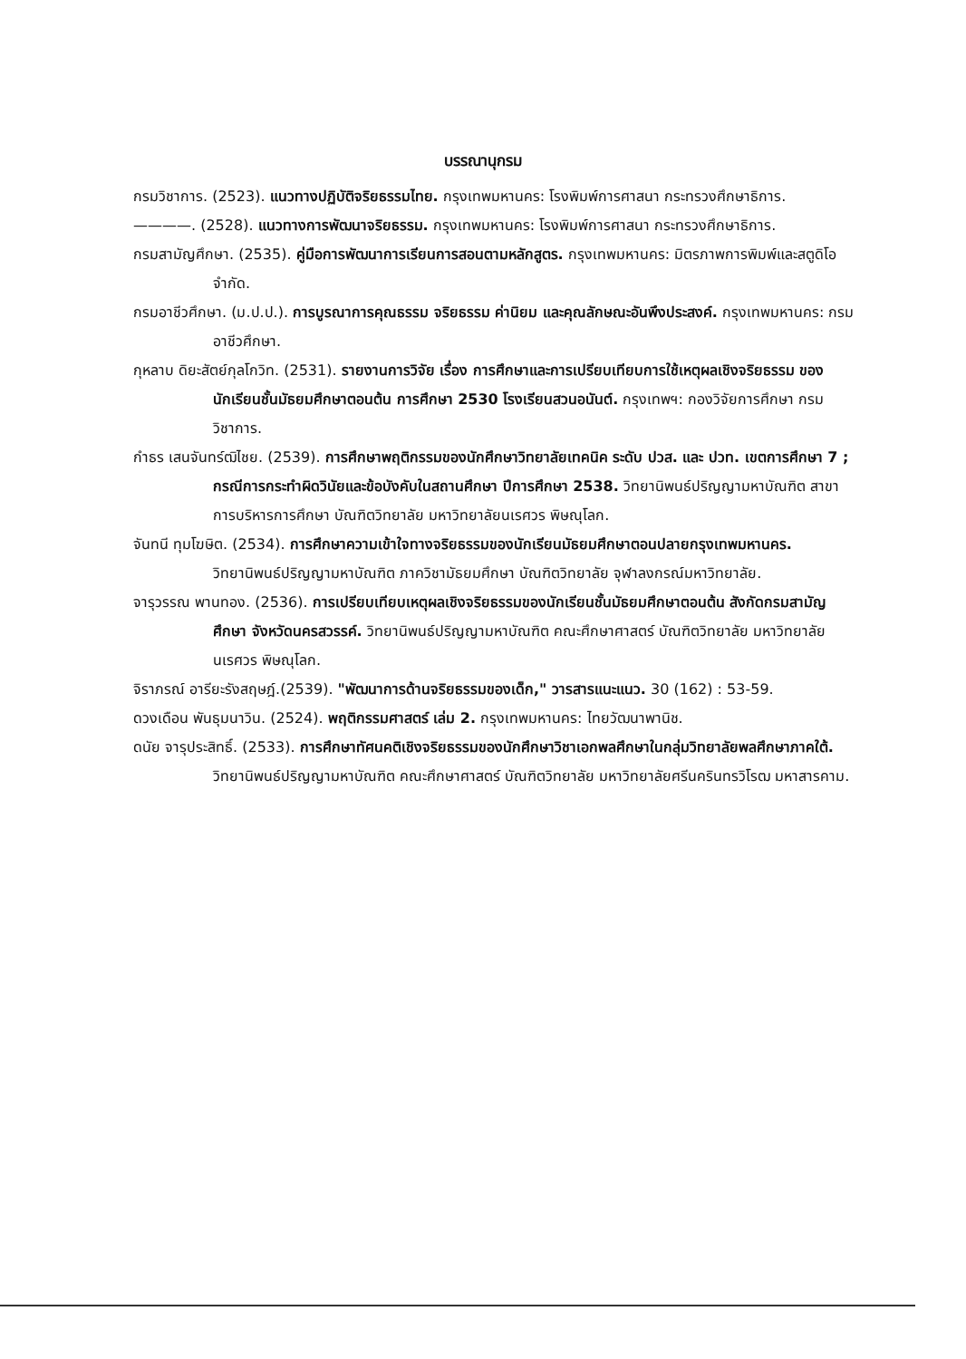บรรณานุกรม
กรมวิชาการ. (2523). แนวทางปฏิบัติจริยธรรมไทย. กรุงเทพมหานคร: โรงพิมพ์การศาสนา กระทรวงศึกษาธิการ.
————. (2528). แนวทางการพัฒนาจริยธรรม. กรุงเทพมหานคร: โรงพิมพ์การศาสนา กระทรวงศึกษาธิการ.
กรมสามัญศึกษา. (2535). คู่มือการพัฒนาการเรียนการสอนตามหลักสูตร. กรุงเทพมหานคร: มิตรภาพการพิมพ์และสตูดิโอ จำกัด.
กรมอาชีวศึกษา. (ม.ป.ป.). การบูรณาการคุณธรรม จริยธรรม ค่านิยม และคุณลักษณะอันพึงประสงค์. กรุงเทพมหานคร: กรมอาชีวศึกษา.
กุหลาบ ดิยะสัตย์กุลโกวิท. (2531). รายงานการวิจัย เรื่อง การศึกษาและการเปรียบเทียบการใช้เหตุผลเชิงจริยธรรม ของนักเรียนชั้นมัธยมศึกษาตอนต้น การศึกษา 2530 โรงเรียนสวนอนันต์. กรุงเทพฯ: กองวิจัยการศึกษา กรมวิชาการ.
กำธร เสนจันทร์ฒิไชย. (2539). การศึกษาพฤติกรรมของนักศึกษาวิทยาลัยเทคนิค ระดับ ปวส. และ ปวท. เขตการศึกษา 7 ; กรณีการกระทำผิดวินัยและข้อบังคับในสถานศึกษา ปีการศึกษา 2538. วิทยานิพนธ์ปริญญามหาบัณฑิต สาขาการบริหารการศึกษา บัณฑิตวิทยาลัย มหาวิทยาลัยนเรศวร พิษณุโลก.
จันทนี ทุมโฆษิต. (2534). การศึกษาความเข้าใจทางจริยธรรมของนักเรียนมัธยมศึกษาตอนปลายกรุงเทพมหานคร. วิทยานิพนธ์ปริญญามหาบัณฑิต ภาควิชามัธยมศึกษา บัณฑิตวิทยาลัย จุฬาลงกรณ์มหาวิทยาลัย.
จารุวรรณ พานทอง. (2536). การเปรียบเทียบเหตุผลเชิงจริยธรรมของนักเรียนชั้นมัธยมศึกษาตอนต้น สังกัดกรมสามัญศึกษา จังหวัดนครสวรรค์. วิทยานิพนธ์ปริญญามหาบัณฑิต คณะศึกษาศาสตร์ บัณฑิตวิทยาลัย มหาวิทยาลัยนเรศวร พิษณุโลก.
จิราภรณ์ อารียะรังสฤษฎ์.(2539). "พัฒนาการด้านจริยธรรมของเด็ก," วารสารแนะแนว. 30 (162) : 53-59.
ดวงเดือน พันธุมนาวิน. (2524). พฤติกรรมศาสตร์ เล่ม 2. กรุงเทพมหานคร: ไทยวัฒนาพานิช.
ดนัย จารุประสิทธิ์. (2533). การศึกษาทัศนคติเชิงจริยธรรมของนักศึกษาวิชาเอกพลศึกษาในกลุ่มวิทยาลัยพลศึกษาภาคใต้. วิทยานิพนธ์ปริญญามหาบัณฑิต คณะศึกษาศาสตร์ บัณฑิตวิทยาลัย มหาวิทยาลัยศรีนครินทรวิโรฒ มหาสารคาม.